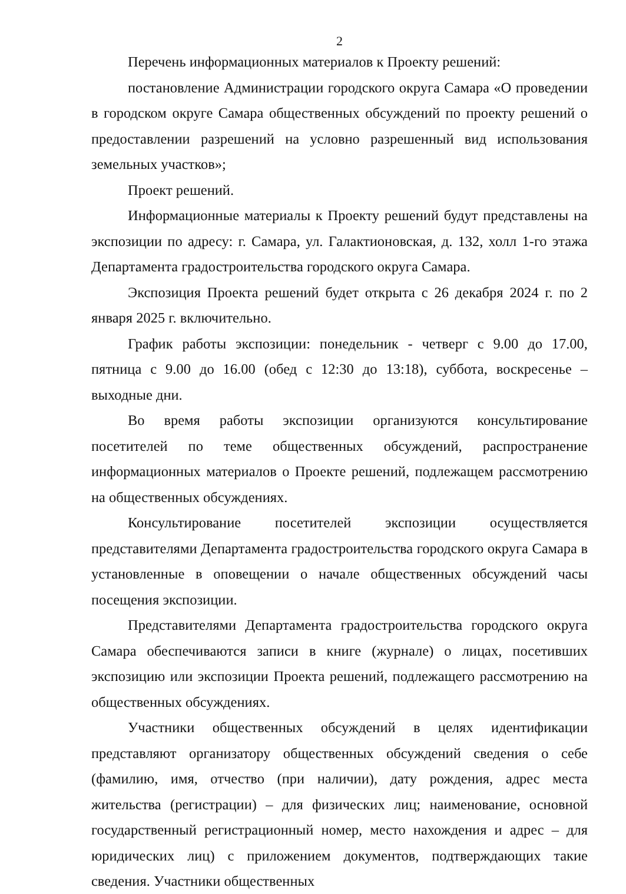2
Перечень информационных материалов к Проекту решений:
постановление Администрации городского округа Самара «О проведении в городском округе Самара общественных обсуждений по проекту решений о предоставлении разрешений на условно разрешенный вид использования земельных участков»;
Проект решений.
Информационные материалы к Проекту решений будут представлены на экспозиции по адресу: г. Самара, ул. Галактионовская, д. 132, холл 1-го этажа Департамента градостроительства городского округа Самара.
Экспозиция Проекта решений будет открыта с 26 декабря 2024 г. по 2 января 2025 г. включительно.
График работы экспозиции: понедельник - четверг с 9.00 до 17.00, пятница с 9.00 до 16.00 (обед с 12:30 до 13:18), суббота, воскресенье – выходные дни.
Во время работы экспозиции организуются консультирование посетителей по теме общественных обсуждений, распространение информационных материалов о Проекте решений, подлежащем рассмотрению на общественных обсуждениях.
Консультирование посетителей экспозиции осуществляется представителями Департамента градостроительства городского округа Самара в установленные в оповещении о начале общественных обсуждений часы посещения экспозиции.
Представителями Департамента градостроительства городского округа Самара обеспечиваются записи в книге (журнале) о лицах, посетивших экспозицию или экспозиции Проекта решений, подлежащего рассмотрению на общественных обсуждениях.
Участники общественных обсуждений в целях идентификации представляют организатору общественных обсуждений сведения о себе (фамилию, имя, отчество (при наличии), дату рождения, адрес места жительства (регистрации) – для физических лиц; наименование, основной государственный регистрационный номер, место нахождения и адрес – для юридических лиц) с приложением документов, подтверждающих такие сведения. Участники общественных